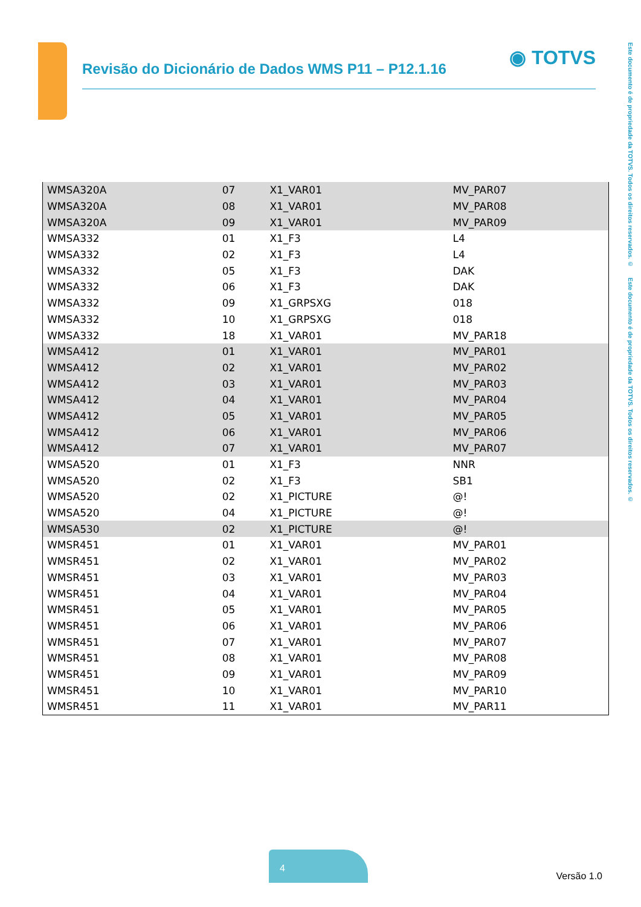Revisão do Dicionário de Dados WMS P11 – P12.1.16
◉ TOTVS
Este documento é de propriedade da TOTVS. Todos os direitos reservados. © Este documento é de propriedade da TOTVS. Todos os direitos reservados. ©
| WMSA320A | 07 | X1_VAR01 | MV_PAR07 |
| WMSA320A | 08 | X1_VAR01 | MV_PAR08 |
| WMSA320A | 09 | X1_VAR01 | MV_PAR09 |
| WMSA332 | 01 | X1_F3 | L4 |
| WMSA332 | 02 | X1_F3 | L4 |
| WMSA332 | 05 | X1_F3 | DAK |
| WMSA332 | 06 | X1_F3 | DAK |
| WMSA332 | 09 | X1_GRPSXG | 018 |
| WMSA332 | 10 | X1_GRPSXG | 018 |
| WMSA332 | 18 | X1_VAR01 | MV_PAR18 |
| WMSA412 | 01 | X1_VAR01 | MV_PAR01 |
| WMSA412 | 02 | X1_VAR01 | MV_PAR02 |
| WMSA412 | 03 | X1_VAR01 | MV_PAR03 |
| WMSA412 | 04 | X1_VAR01 | MV_PAR04 |
| WMSA412 | 05 | X1_VAR01 | MV_PAR05 |
| WMSA412 | 06 | X1_VAR01 | MV_PAR06 |
| WMSA412 | 07 | X1_VAR01 | MV_PAR07 |
| WMSA520 | 01 | X1_F3 | NNR |
| WMSA520 | 02 | X1_F3 | SB1 |
| WMSA520 | 02 | X1_PICTURE | @! |
| WMSA520 | 04 | X1_PICTURE | @! |
| WMSA530 | 02 | X1_PICTURE | @! |
| WMSR451 | 01 | X1_VAR01 | MV_PAR01 |
| WMSR451 | 02 | X1_VAR01 | MV_PAR02 |
| WMSR451 | 03 | X1_VAR01 | MV_PAR03 |
| WMSR451 | 04 | X1_VAR01 | MV_PAR04 |
| WMSR451 | 05 | X1_VAR01 | MV_PAR05 |
| WMSR451 | 06 | X1_VAR01 | MV_PAR06 |
| WMSR451 | 07 | X1_VAR01 | MV_PAR07 |
| WMSR451 | 08 | X1_VAR01 | MV_PAR08 |
| WMSR451 | 09 | X1_VAR01 | MV_PAR09 |
| WMSR451 | 10 | X1_VAR01 | MV_PAR10 |
| WMSR451 | 11 | X1_VAR01 | MV_PAR11 |
4
Versão 1.0